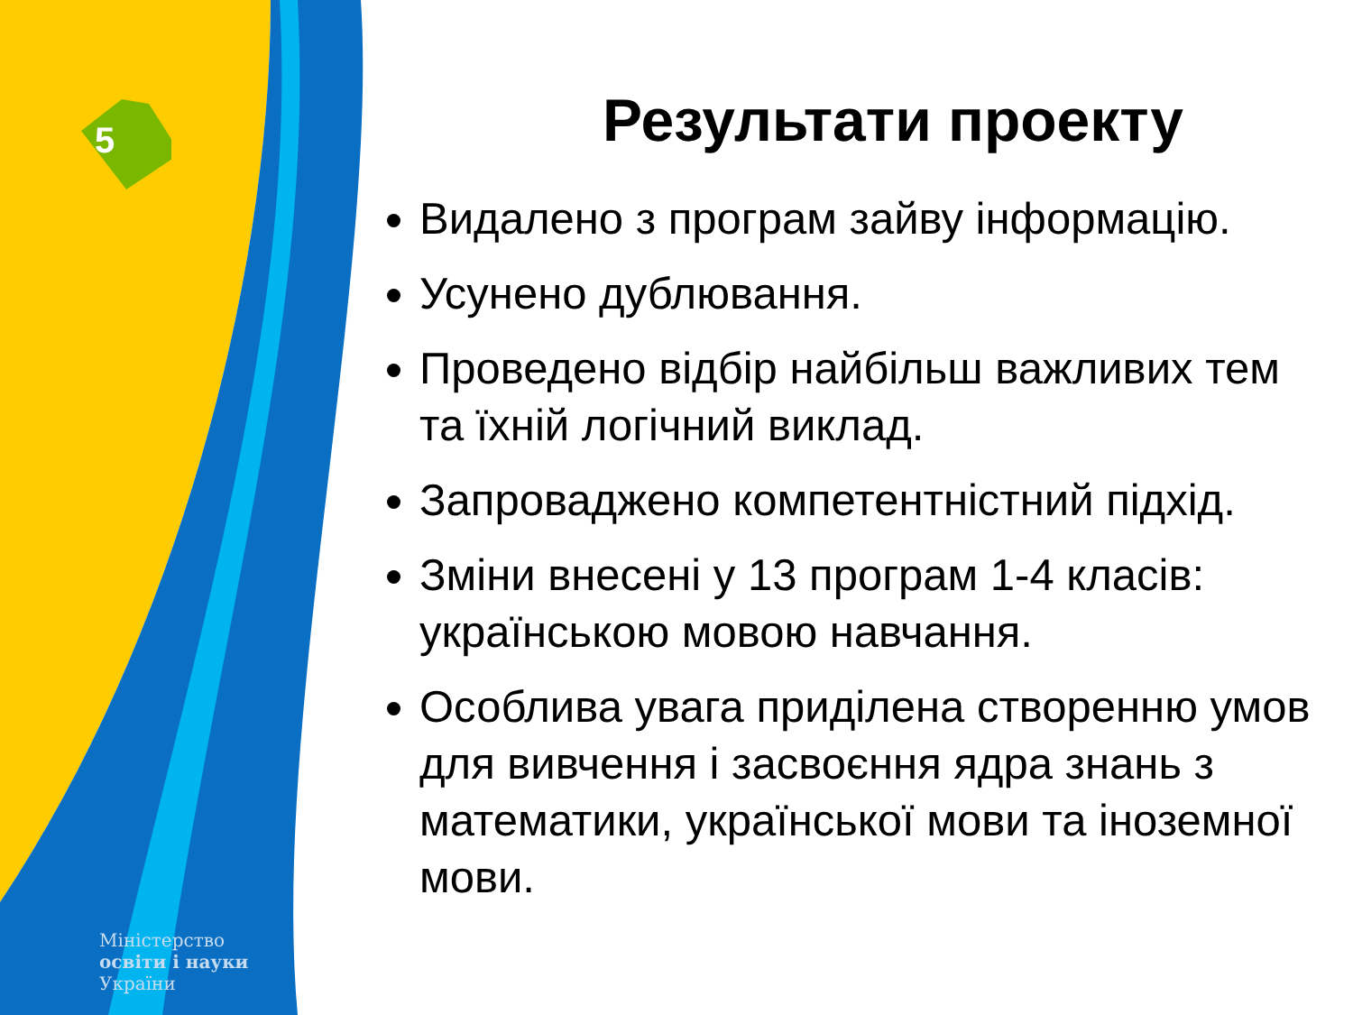5
Міністерство
освіти і науки
України
Результати проекту
Видалено з програм зайву інформацію.
Усунено дублювання.
Проведено відбір найбільш важливих тем та їхній логічний виклад.
Запроваджено компетентністний підхід.
Зміни внесені у 13 програм 1-4 класів: українською мовою навчання.
Особлива увага приділена створенню умов для вивчення і засвоєння ядра знань з математики, української мови та іноземної мови.